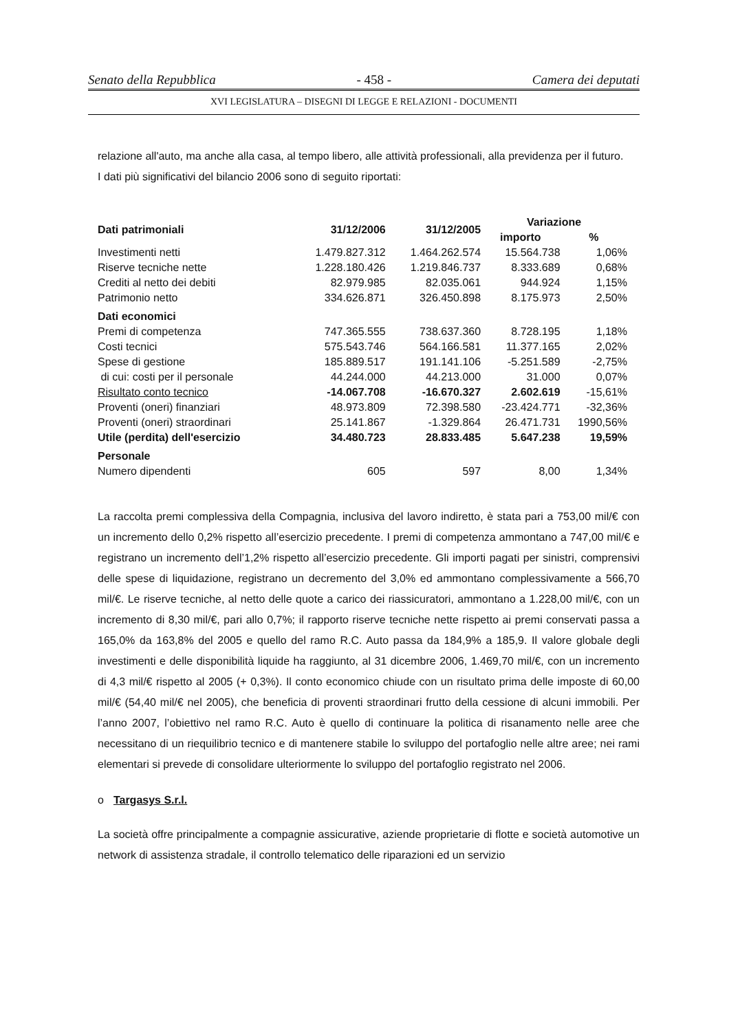Senato della Repubblica - 458 - Camera dei deputati
XVI LEGISLATURA – DISEGNI DI LEGGE E RELAZIONI - DOCUMENTI
relazione all'auto, ma anche alla casa, al tempo libero, alle attività professionali, alla previdenza per il futuro.
I dati più significativi del bilancio 2006 sono di seguito riportati:
| Dati patrimoniali | 31/12/2006 | 31/12/2005 | Variazione | |
| --- | --- | --- | --- | --- |
| | | | importo | % |
| Investimenti netti | 1.479.827.312 | 1.464.262.574 | 15.564.738 | 1,06% |
| Riserve tecniche nette | 1.228.180.426 | 1.219.846.737 | 8.333.689 | 0,68% |
| Crediti al netto dei debiti | 82.979.985 | 82.035.061 | 944.924 | 1,15% |
| Patrimonio netto | 334.626.871 | 326.450.898 | 8.175.973 | 2,50% |
| Dati economici | | | | |
| Premi di competenza | 747.365.555 | 738.637.360 | 8.728.195 | 1,18% |
| Costi tecnici | 575.543.746 | 564.166.581 | 11.377.165 | 2,02% |
| Spese di gestione | 185.889.517 | 191.141.106 | -5.251.589 | -2,75% |
| di cui: costi per il personale | 44.244.000 | 44.213.000 | 31.000 | 0,07% |
| Risultato conto tecnico | -14.067.708 | -16.670.327 | 2.602.619 | -15,61% |
| Proventi (oneri) finanziari | 48.973.809 | 72.398.580 | -23.424.771 | -32,36% |
| Proventi (oneri) straordinari | 25.141.867 | -1.329.864 | 26.471.731 | 1990,56% |
| Utile (perdita) dell'esercizio | 34.480.723 | 28.833.485 | 5.647.238 | 19,59% |
| Personale | | | | |
| Numero dipendenti | 605 | 597 | 8,00 | 1,34% |
La raccolta premi complessiva della Compagnia, inclusiva del lavoro indiretto, è stata pari a 753,00 mil/€ con un incremento dello 0,2% rispetto all’esercizio precedente. I premi di competenza ammontano a 747,00 mil/€ e registrano un incremento dell’1,2% rispetto all’esercizio precedente. Gli importi pagati per sinistri, comprensivi delle spese di liquidazione, registrano un decremento del 3,0% ed ammontano complessivamente a 566,70 mil/€. Le riserve tecniche, al netto delle quote a carico dei riassicuratori, ammontano a 1.228,00 mil/€, con un incremento di 8,30 mil/€, pari allo 0,7%; il rapporto riserve tecniche nette rispetto ai premi conservati passa a 165,0% da 163,8% del 2005 e quello del ramo R.C. Auto passa da 184,9% a 185,9. Il valore globale degli investimenti e delle disponibilità liquide ha raggiunto, al 31 dicembre 2006, 1.469,70 mil/€, con un incremento di 4,3 mil/€ rispetto al 2005 (+ 0,3%). Il conto economico chiude con un risultato prima delle imposte di 60,00 mil/€ (54,40 mil/€ nel 2005), che beneficia di proventi straordinari frutto della cessione di alcuni immobili. Per l’anno 2007, l’obiettivo nel ramo R.C. Auto è quello di continuare la politica di risanamento nelle aree che necessitano di un riequilibrio tecnico e di mantenere stabile lo sviluppo del portafoglio nelle altre aree; nei rami elementari si prevede di consolidare ulteriormente lo sviluppo del portafoglio registrato nel 2006.
o Targasys S.r.l.
La società offre principalmente a compagnie assicurative, aziende proprietarie di flotte e società automotive un network di assistenza stradale, il controllo telematico delle riparazioni ed un servizio